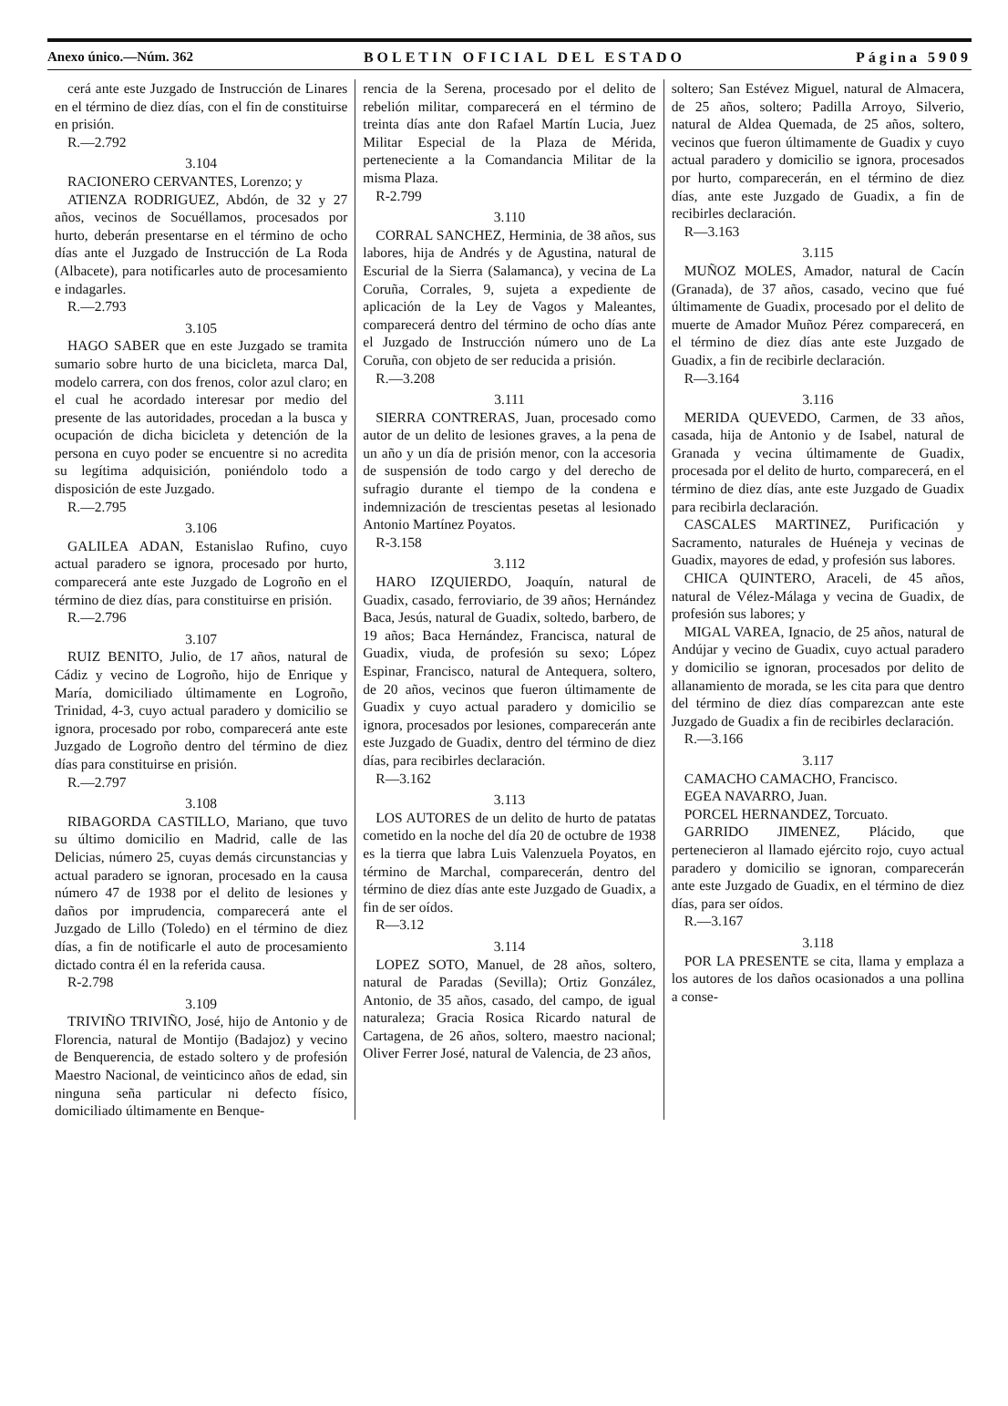Anexo único.—Núm. 362 BOLETIN OFICIAL DEL ESTADO Página 5909
cerá ante este Juzgado de Instrucción de Linares en el término de diez días, con el fin de constituirse en prisión.
R.—2.792
3.104
RACIONERO CERVANTES, Lorenzo; y
ATIENZA RODRIGUEZ, Abdón, de 32 y 27 años, vecinos de Socuéllamos, procesados por hurto, deberán presentarse en el término de ocho días ante el Juzgado de Instrucción de La Roda (Albacete), para notificarles auto de procesamiento e indagarles.
R.—2.793
3.105
HAGO SABER que en este Juzgado se tramita sumario sobre hurto de una bicicleta, marca Dal, modelo carrera, con dos frenos, color azul claro; en el cual he acordado interesar por medio del presente de las autoridades, procedan a la busca y ocupación de dicha bicicleta y detención de la persona en cuyo poder se encuentre si no acredita su legítima adquisición, poniéndolo todo a disposición de este Juzgado.
R.—2.795
3.106
GALILEA ADAN, Estanislao Rufino, cuyo actual paradero se ignora, procesado por hurto, comparecerá ante este Juzgado de Logroño en el término de diez días, para constituirse en prisión.
R.—2.796
3.107
RUIZ BENITO, Julio, de 17 años, natural de Cádiz y vecino de Logroño, hijo de Enrique y María, domiciliado últimamente en Logroño, Trinidad, 4-3, cuyo actual paradero y domicilio se ignora, procesado por robo, comparecerá ante este Juzgado de Logroño dentro del término de diez días para constituirse en prisión.
R.—2.797
3.108
RIBAGORDA CASTILLO, Mariano, que tuvo su último domicilio en Madrid, calle de las Delicias, número 25, cuyas demás circunstancias y actual paradero se ignoran, procesado en la causa número 47 de 1938 por el delito de lesiones y daños por imprudencia, comparecerá ante el Juzgado de Lillo (Toledo) en el término de diez días, a fin de notificarle el auto de procesamiento dictado contra él en la referida causa.
R-2.798
3.109
TRIVIÑO TRIVIÑO, José, hijo de Antonio y de Florencia, natural de Montijo (Badajoz) y vecino de Benquerencia, de estado soltero y de profesión Maestro Nacional, de veinticinco años de edad, sin ninguna seña particular ni defecto físico, domiciliado últimamente en Benque-
rencia de la Serena, procesado por el delito de rebelión militar, comparecerá en el término de treinta días ante don Rafael Martín Lucia, Juez Militar Especial de la Plaza de Mérida, perteneciente a la Comandancia Militar de la misma Plaza.
R-2.799
3.110
CORRAL SANCHEZ, Herminia, de 38 años, sus labores, hija de Andrés y de Agustina, natural de Escurial de la Sierra (Salamanca), y vecina de La Coruña, Corrales, 9, sujeta a expediente de aplicación de la Ley de Vagos y Maleantes, comparecerá dentro del término de ocho días ante el Juzgado de Instrucción número uno de La Coruña, con objeto de ser reducida a prisión.
R.—3.208
3.111
SIERRA CONTRERAS, Juan, procesado como autor de un delito de lesiones graves, a la pena de un año y un día de prisión menor, con la accesoria de suspensión de todo cargo y del derecho de sufragio durante el tiempo de la condena e indemnización de trescientas pesetas al lesionado Antonio Martínez Poyatos.
R-3.158
3.112
HARO IZQUIERDO, Joaquín, natural de Guadix, casado, ferroviario, de 39 años; Hernández Baca, Jesús, natural de Guadix, soltedo, barbero, de 19 años; Baca Hernández, Francisca, natural de Guadix, viuda, de profesión su sexo; López Espinar, Francisco, natural de Antequera, soltero, de 20 años, vecinos que fueron últimamente de Guadix y cuyo actual paradero y domicilio se ignora, procesados por lesiones, comparecerán ante este Juzgado de Guadix, dentro del término de diez días, para recibirles declaración.
R—3.162
3.113
LOS AUTORES de un delito de hurto de patatas cometido en la noche del día 20 de octubre de 1938 es la tierra que labra Luis Valenzuela Poyatos, en término de Marchal, comparecerán, dentro del término de diez días ante este Juzgado de Guadix, a fin de ser oídos.
R—3.12
3.114
LOPEZ SOTO, Manuel, de 28 años, soltero, natural de Paradas (Sevilla); Ortiz González, Antonio, de 35 años, casado, del campo, de igual naturaleza; Gracia Rosica Ricardo natural de Cartagena, de 26 años, soltero, maestro nacional; Oliver Ferrer José, natural de Valencia, de 23 años,
soltero; San Estévez Miguel, natural de Almacera, de 25 años, soltero; Padilla Arroyo, Silverio, natural de Aldea Quemada, de 25 años, soltero, vecinos que fueron últimamente de Guadix y cuyo actual paradero y domicilio se ignora, procesados por hurto, comparecerán, en el término de diez días, ante este Juzgado de Guadix, a fin de recibirles declaración.
R—3.163
3.115
MUÑOZ MOLES, Amador, natural de Cacín (Granada), de 37 años, casado, vecino que fué últimamente de Guadix, procesado por el delito de muerte de Amador Muñoz Pérez comparecerá, en el término de diez días ante este Juzgado de Guadix, a fin de recibirle declaración.
R—3.164
3.116
MERIDA QUEVEDO, Carmen, de 33 años, casada, hija de Antonio y de Isabel, natural de Granada y vecina últimamente de Guadix, procesada por el delito de hurto, comparecerá, en el término de diez días, ante este Juzgado de Guadix para recibirla declaración.
CASCALES MARTINEZ, Purificación y Sacramento, naturales de Huéneja y vecinas de Guadix, mayores de edad, y profesión sus labores.
CHICA QUINTERO, Araceli, de 45 años, natural de Vélez-Málaga y vecina de Guadix, de profesión sus labores; y
MIGAL VAREA, Ignacio, de 25 años, natural de Andújar y vecino de Guadix, cuyo actual paradero y domicilio se ignoran, procesados por delito de allanamiento de morada, se les cita para que dentro del término de diez días comparezcan ante este Juzgado de Guadix a fin de recibirles declaración.
R.—3.166
3.117
CAMACHO CAMACHO, Francisco.
EGEA NAVARRO, Juan.
PORCEL HERNANDEZ, Torcuato.
GARRIDO JIMENEZ, Plácido, que pertenecieron al llamado ejército rojo, cuyo actual paradero y domicilio se ignoran, comparecerán ante este Juzgado de Guadix, en el término de diez días, para ser oídos.
R.—3.167
3.118
POR LA PRESENTE se cita, llama y emplaza a los autores de los daños ocasionados a una pollina a conse-